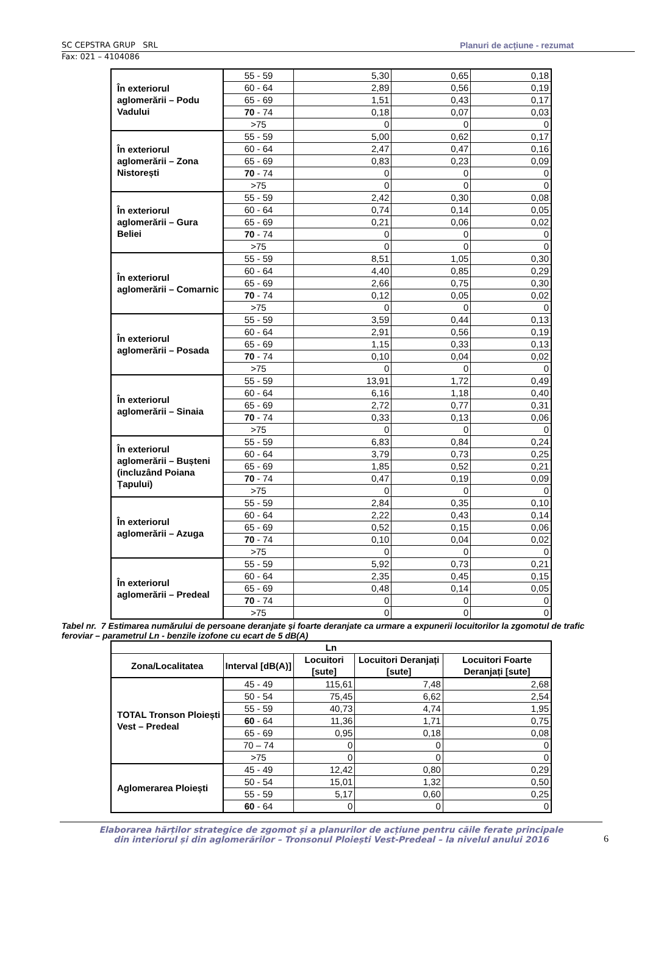SC CEPSTRA GRUP SRL Planuri de acțiune - rezumat
Fax: 021 – 4104086
| În exteriorul aglomerării – Podu Vadului | 55 - 59 | 5,30 | 0,65 | 0,18 |
| | 60 - 64 | 2,89 | 0,56 | 0,19 |
| | 65 - 69 | 1,51 | 0,43 | 0,17 |
| | 70 - 74 | 0,18 | 0,07 | 0,03 |
| | >75 | 0 | 0 | 0 |
| În exteriorul aglomerării – Zona Nistorești | 55 - 59 | 5,00 | 0,62 | 0,17 |
| | 60 - 64 | 2,47 | 0,47 | 0,16 |
| | 65 - 69 | 0,83 | 0,23 | 0,09 |
| | 70 - 74 | 0 | 0 | 0 |
| | >75 | 0 | 0 | 0 |
| În exteriorul aglomerării – Gura Beliei | 55 - 59 | 2,42 | 0,30 | 0,08 |
| | 60 - 64 | 0,74 | 0,14 | 0,05 |
| | 65 - 69 | 0,21 | 0,06 | 0,02 |
| | 70 - 74 | 0 | 0 | 0 |
| | >75 | 0 | 0 | 0 |
| În exteriorul aglomerării – Comarnic | 55 - 59 | 8,51 | 1,05 | 0,30 |
| | 60 - 64 | 4,40 | 0,85 | 0,29 |
| | 65 - 69 | 2,66 | 0,75 | 0,30 |
| | 70 - 74 | 0,12 | 0,05 | 0,02 |
| | >75 | 0 | 0 | 0 |
| În exteriorul aglomerării – Posada | 55 - 59 | 3,59 | 0,44 | 0,13 |
| | 60 - 64 | 2,91 | 0,56 | 0,19 |
| | 65 - 69 | 1,15 | 0,33 | 0,13 |
| | 70 - 74 | 0,10 | 0,04 | 0,02 |
| | >75 | 0 | 0 | 0 |
| În exteriorul aglomerării – Sinaia | 55 - 59 | 13,91 | 1,72 | 0,49 |
| | 60 - 64 | 6,16 | 1,18 | 0,40 |
| | 65 - 69 | 2,72 | 0,77 | 0,31 |
| | 70 - 74 | 0,33 | 0,13 | 0,06 |
| | >75 | 0 | 0 | 0 |
| În exteriorul aglomerării – Bușteni (incluzând Poiana Țapului) | 55 - 59 | 6,83 | 0,84 | 0,24 |
| | 60 - 64 | 3,79 | 0,73 | 0,25 |
| | 65 - 69 | 1,85 | 0,52 | 0,21 |
| | 70 - 74 | 0,47 | 0,19 | 0,09 |
| | >75 | 0 | 0 | 0 |
| În exteriorul aglomerării – Azuga | 55 - 59 | 2,84 | 0,35 | 0,10 |
| | 60 - 64 | 2,22 | 0,43 | 0,14 |
| | 65 - 69 | 0,52 | 0,15 | 0,06 |
| | 70 - 74 | 0,10 | 0,04 | 0,02 |
| | >75 | 0 | 0 | 0 |
| În exteriorul aglomerării – Predeal | 55 - 59 | 5,92 | 0,73 | 0,21 |
| | 60 - 64 | 2,35 | 0,45 | 0,15 |
| | 65 - 69 | 0,48 | 0,14 | 0,05 |
| | 70 - 74 | 0 | 0 | 0 |
| | >75 | 0 | 0 | 0 |
Tabel nr. 7 Estimarea numărului de persoane deranjate și foarte deranjate ca urmare a expunerii locuitorilor la zgomotul de trafic feroviar – parametrul Ln - benzile izofone cu ecart de 5 dB(A)
| Ln | | | | |
| --- | --- | --- | --- | --- |
| Zona/Localitatea | Interval [dB(A)] | Locuitori [sute] | Locuitori Deranjați [sute] | Locuitori Foarte Deranjați [sute] |
| TOTAL Tronson Ploiești Vest – Predeal | 45 - 49 | 115,61 | 7,48 | 2,68 |
| | 50 - 54 | 75,45 | 6,62 | 2,54 |
| | 55 - 59 | 40,73 | 4,74 | 1,95 |
| | 60 - 64 | 11,36 | 1,71 | 0,75 |
| | 65 - 69 | 0,95 | 0,18 | 0,08 |
| | 70 – 74 | 0 | 0 | 0 |
| | >75 | 0 | 0 | 0 |
| Aglomerarea Ploiești | 45 - 49 | 12,42 | 0,80 | 0,29 |
| | 50 - 54 | 15,01 | 1,32 | 0,50 |
| | 55 - 59 | 5,17 | 0,60 | 0,25 |
| | 60 - 64 | 0 | 0 | 0 |
Elaborarea hărților strategice de zgomot și a planurilor de acțiune pentru căile ferate principale
din interiorul și din aglomerărilor – Tronsonul Ploiești Vest-Predeal – la nivelul anului 2016
6